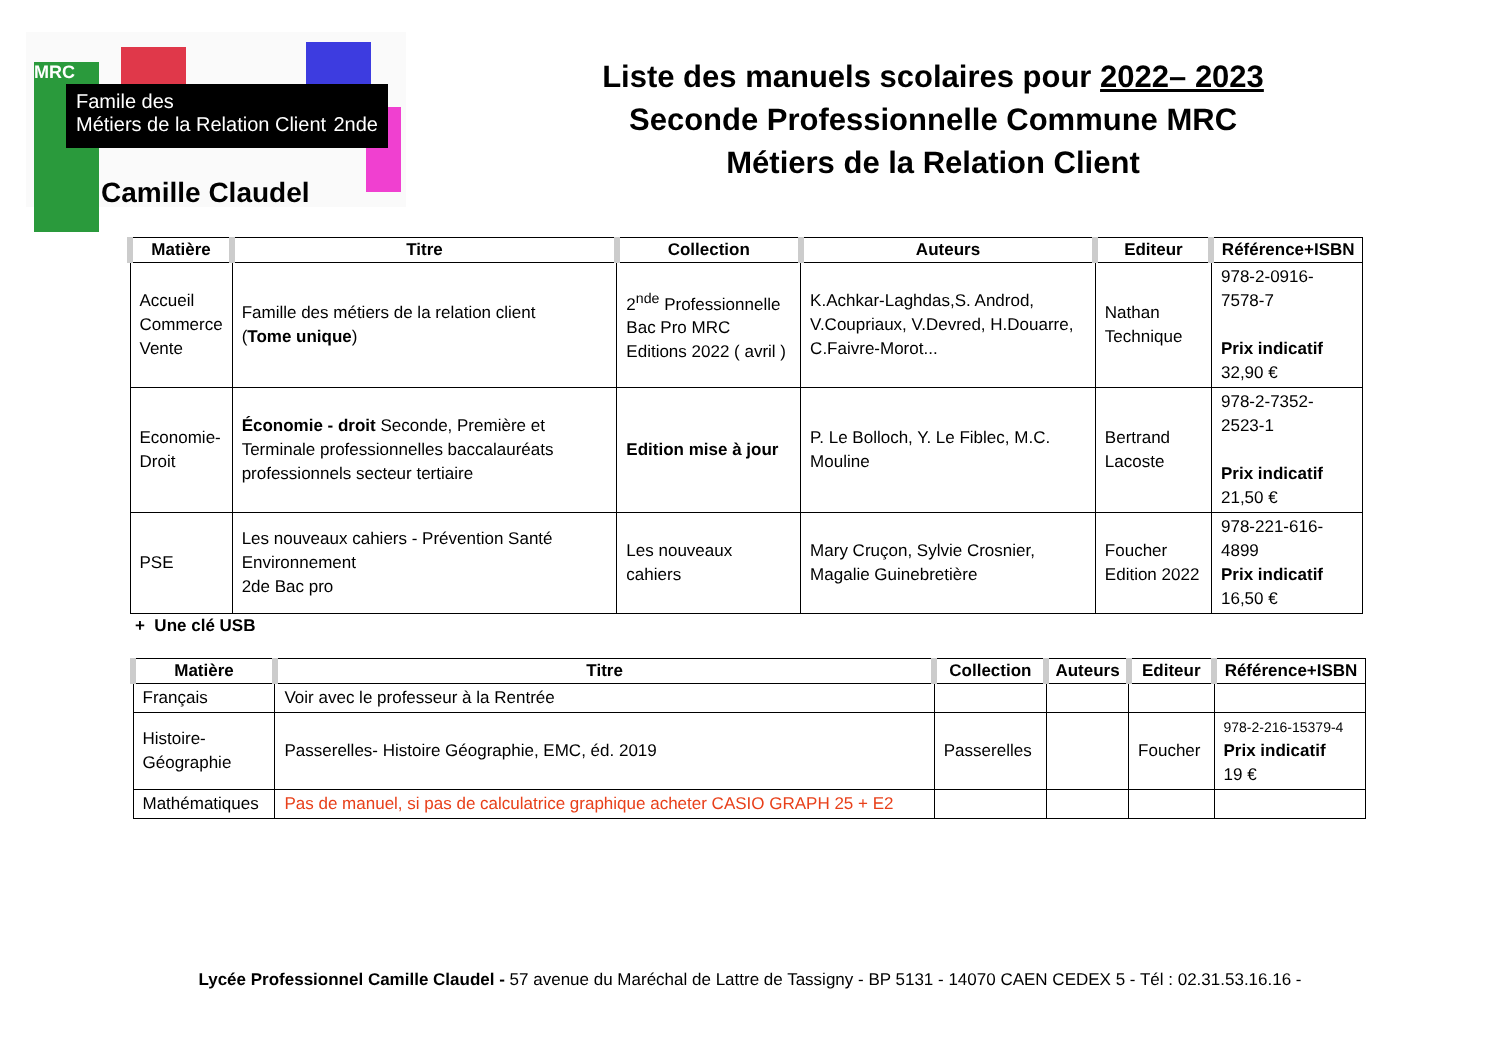MRC
Famile des
Métiers de la Relation Client 2nde
Camille Claudel
Liste des manuels scolaires pour 2022– 2023
Seconde Professionnelle Commune MRC
Métiers de la Relation Client
| Matière | Titre | Collection | Auteurs | Editeur | Référence+ISBN |
| --- | --- | --- | --- | --- | --- |
| Accueil Commerce Vente | Famille des métiers de la relation client ( Tome unique ) | 2<sup>nde</sup> Professionnelle Bac Pro MRC Editions 2022 ( avril ) | K.Achkar-Laghdas,S. Androd, V.Coupriaux, V.Devred, H.Douarre, C.Faivre-Morot... | Nathan Technique | 978-2-0916-7578-7 Prix indicatif 32,90 € |
| Economie- Droit | Économie - droit Seconde, Première et Terminale professionnelles baccalauréats professionnels secteur tertiaire | Edition mise à jour | P. Le Bolloch, Y. Le Fiblec, M.C. Mouline | Bertrand Lacoste | 978-2-7352-2523-1 Prix indicatif 21,50 € |
| PSE | Les nouveaux cahiers - Prévention Santé Environnement 2de Bac pro | Les nouveaux cahiers | Mary Cruçon, Sylvie Crosnier, Magalie Guinebretière | Foucher Edition 2022 | 978-221-616-4899 Prix indicatif 16,50 € |
+ Une clé USB
| Matière | Titre | Collection | Auteurs | Editeur | Référence+ISBN |
| --- | --- | --- | --- | --- | --- |
| Français | Voir avec le professeur à la Rentrée | | | | |
| Histoire- Géographie | Passerelles- Histoire Géographie, EMC, éd. 2019 | Passerelles | | Foucher | 978-2-216-15379-4 Prix indicatif 19 € |
| Mathématiques | Pas de manuel, si pas de calculatrice graphique acheter CASIO GRAPH 25 + E2 | | | | |
Lycée Professionnel Camille Claudel - 57 avenue du Maréchal de Lattre de Tassigny - BP 5131 - 14070 CAEN CEDEX 5 - Tél : 02.31.53.16.16 -